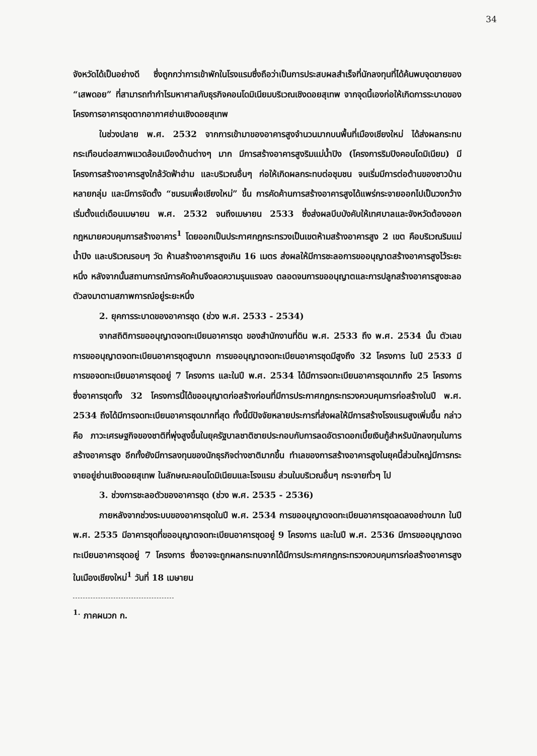34
จังหวัดได้เป็นอย่างดี ซึ่งถูกกว่าการเข้าพักในโรงแรมซึ่งถือว่าเป็นการประสบผลสำเร็จที่นักลงทุนที่ได้ค้นพบจุดขายของ “เสพดอย” ที่สามารถทำกำไรมหาศาลกับธุรกิจคอนโดมิเนียมบริเวณเชิงดอยสุเทพ จากจุดนี้เองก่อให้เกิดการระบาดของโครงการอาคารชุดตากอากาศย่านเชิงดอยสุเทพ
ในช่วงปลาย พ.ศ. 2532 จากการเข้ามาของอาคารสูงจำนวนมากบนพื้นที่เมืองเชียงใหม่ ได้ส่งผลกระทบกระเทือนต่อสภาพแวดล้อมเมืองด้านต่างๆ มาก มีการสร้างอาคารสูงริมแม่น้ำปิง (โครงการริมปิงคอนโดมิเนียม) มีโครงการสร้างอาคารสูงใกล้วัดฟ้าฮ่าม และบริเวณอื่นๆ ก่อให้เกิดผลกระทบต่อชุมชน จนเริ่มมีการต่อต้านของชาวบ้านหลายกลุ่ม และมีการจัดตั้ง “ชมรมเพื่อเชียงใหม่” ขึ้น การคัดค้านการสร้างอาคารสูงได้แพร่กระจายออกไปเป็นวงกว้างเริ่มตั้งแต่เดือนเมษายน พ.ศ. 2532 จนถึงเมษายน 2533 ซึ่งส่งผลบีบบังคับให้เทศบาลและจังหวัดต้องออกกฎหมายควบคุมการสร้างอาคาร<sup>1</sup> โดยออกเป็นประกาศกฎกระทรวงเป็นเขตห้ามสร้างอาคารสูง 2 เขต คือบริเวณริมแม่น้ำปิง และบริเวณรอบๆ วัด ห้ามสร้างอาคารสูงเกิน 16 เมตร ส่งผลให้มีการชะลอการขออนุญาตสร้างอาคารสูงไว้ระยะหนึ่ง หลังจากนั้นสถานการณ์การคัดค้านจึงลดความรุนแรงลง ตลอดจนการขออนุญาตและการปลูกสร้างอาคารสูงชะลอตัวลงมาตามสภาพการณ์อยู่ระยะหนึ่ง
2. ยุคการระบาดของอาคารชุด (ช่วง พ.ศ. 2533 - 2534)
จากสถิติการขออนุญาตจดทะเบียนอาคารชุด ของสำนักงานที่ดิน พ.ศ. 2533 ถึง พ.ศ. 2534 นั้น ตัวเลขการขออนุญาตจดทะเบียนอาคารชุดสูงมาก การขออนุญาตจดทะเบียนอาคารชุดมีสูงถึง 32 โครงการ ในปี 2533 มีการขอจดทะเบียนอาคารชุดอยู่ 7 โครงการ และในปี พ.ศ. 2534 ได้มีการจดทะเบียนอาคารชุดมากถึง 25 โครงการ ซึ่งอาคารชุดทั้ง 32 โครงการนี้ได้ขออนุญาตก่อสร้างก่อนที่มีการประกาศกฎกระทรวงควบคุมการก่อสร้างในปี พ.ศ. 2534 ถึงได้มีการจดทะเบียนอาคารชุดมากที่สุด ทั้งนี้มีปัจจัยหลายประการที่ส่งผลให้มีการสร้างโรงแรมสูงเพิ่มขึ้น กล่าวคือ ภาวะเศรษฐกิจของชาติที่พุ่งสูงขึ้นในยุครัฐบาลชาติชายประกอบกับการลดอัตราดอกเบี้ยเงินกู้สำหรับนักลงทุนในการสร้างอาคารสูง อีกทั้งยังมีการลงทุนของนักธุรกิจต่างชาติมากขึ้น ทำเลของการสร้างอาคารสูงในยุคนี้ส่วนใหญ่มีการกระจายอยู่ย่านเชิงดอยสุเทพ ในลักษณะคอนโดมิเนียมและโรงแรม ส่วนในบริเวณอื่นๆ กระจายทั่วๆ ไป
3. ช่วงการชะลอตัวของอาคารชุด (ช่วง พ.ศ. 2535 - 2536)
ภายหลังจากช่วงระบบของอาคารชุดในปี พ.ศ. 2534 การขออนุญาตจดทะเบียนอาคารชุดลดลงอย่างมาก ในปี พ.ศ. 2535 มีอาคารชุดที่ขออนุญาตจดทะเบียนอาคารชุดอยู่ 9 โครงการ และในปี พ.ศ. 2536 มีการขออนุญาตจดทะเบียนอาคารชุดอยู่ 7 โครงการ ซึ่งอาจจะถูกผลกระทบจากได้มีการประกาศกฎกระทรวงควบคุมการก่อสร้างอาคารสูงในเมืองเชียงใหม่<sup>1</sup> วันที่ 18 เมษายน
<sup>1.</sup> ภาคผนวก ก.